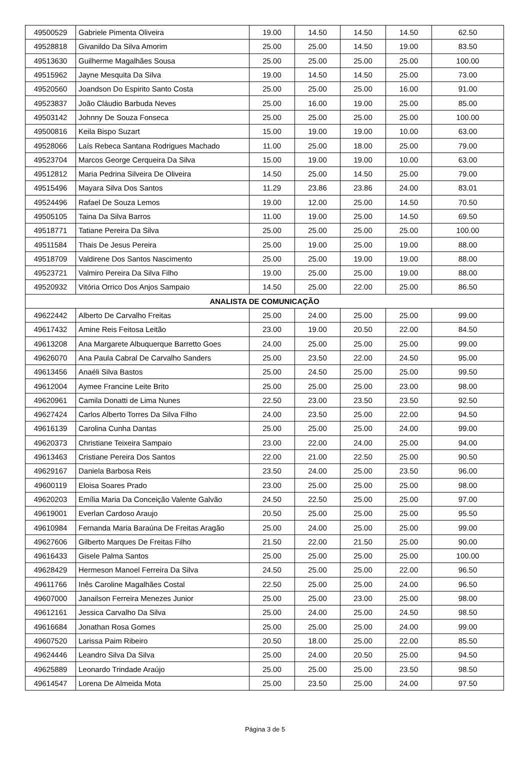| 49500529 | Gabriele Pimenta Oliveira | 19.00 | 14.50 | 14.50 | 14.50 | 62.50 |
| 49528818 | Givanildo Da Silva Amorim | 25.00 | 25.00 | 14.50 | 19.00 | 83.50 |
| 49513630 | Guilherme Magalhães Sousa | 25.00 | 25.00 | 25.00 | 25.00 | 100.00 |
| 49515962 | Jayne Mesquita Da Silva | 19.00 | 14.50 | 14.50 | 25.00 | 73.00 |
| 49520560 | Joandson Do Espirito Santo Costa | 25.00 | 25.00 | 25.00 | 16.00 | 91.00 |
| 49523837 | João Cláudio Barbuda Neves | 25.00 | 16.00 | 19.00 | 25.00 | 85.00 |
| 49503142 | Johnny De Souza Fonseca | 25.00 | 25.00 | 25.00 | 25.00 | 100.00 |
| 49500816 | Keila Bispo Suzart | 15.00 | 19.00 | 19.00 | 10.00 | 63.00 |
| 49528066 | Laís Rebeca Santana Rodrigues Machado | 11.00 | 25.00 | 18.00 | 25.00 | 79.00 |
| 49523704 | Marcos George Cerqueira Da Silva | 15.00 | 19.00 | 19.00 | 10.00 | 63.00 |
| 49512812 | Maria Pedrina Silveira De Oliveira | 14.50 | 25.00 | 14.50 | 25.00 | 79.00 |
| 49515496 | Mayara Silva Dos Santos | 11.29 | 23.86 | 23.86 | 24.00 | 83.01 |
| 49524496 | Rafael De Souza Lemos | 19.00 | 12.00 | 25.00 | 14.50 | 70.50 |
| 49505105 | Taina Da Silva Barros | 11.00 | 19.00 | 25.00 | 14.50 | 69.50 |
| 49518771 | Tatiane Pereira Da Silva | 25.00 | 25.00 | 25.00 | 25.00 | 100.00 |
| 49511584 | Thais De Jesus Pereira | 25.00 | 19.00 | 25.00 | 19.00 | 88.00 |
| 49518709 | Valdirene Dos Santos Nascimento | 25.00 | 25.00 | 19.00 | 19.00 | 88.00 |
| 49523721 | Valmiro Pereira Da Silva Filho | 19.00 | 25.00 | 25.00 | 19.00 | 88.00 |
| 49520932 | Vitória Orrico Dos Anjos Sampaio | 14.50 | 25.00 | 22.00 | 25.00 | 86.50 |
| ANALISTA DE COMUNICAÇÃO | | | | | | |
| 49622442 | Alberto De Carvalho Freitas | 25.00 | 24.00 | 25.00 | 25.00 | 99.00 |
| 49617432 | Amine Reis Feitosa Leitão | 23.00 | 19.00 | 20.50 | 22.00 | 84.50 |
| 49613208 | Ana Margarete Albuquerque Barretto Goes | 24.00 | 25.00 | 25.00 | 25.00 | 99.00 |
| 49626070 | Ana Paula Cabral De Carvalho Sanders | 25.00 | 23.50 | 22.00 | 24.50 | 95.00 |
| 49613456 | Anaéli Silva Bastos | 25.00 | 24.50 | 25.00 | 25.00 | 99.50 |
| 49612004 | Aymee Francine Leite Brito | 25.00 | 25.00 | 25.00 | 23.00 | 98.00 |
| 49620961 | Camila Donatti de Lima Nunes | 22.50 | 23.00 | 23.50 | 23.50 | 92.50 |
| 49627424 | Carlos Alberto Torres Da Silva Filho | 24.00 | 23.50 | 25.00 | 22.00 | 94.50 |
| 49616139 | Carolina Cunha Dantas | 25.00 | 25.00 | 25.00 | 24.00 | 99.00 |
| 49620373 | Christiane Teixeira Sampaio | 23.00 | 22.00 | 24.00 | 25.00 | 94.00 |
| 49613463 | Cristiane Pereira Dos Santos | 22.00 | 21.00 | 22.50 | 25.00 | 90.50 |
| 49629167 | Daniela Barbosa Reis | 23.50 | 24.00 | 25.00 | 23.50 | 96.00 |
| 49600119 | Eloisa Soares Prado | 23.00 | 25.00 | 25.00 | 25.00 | 98.00 |
| 49620203 | Emília Maria Da Conceição Valente Galvão | 24.50 | 22.50 | 25.00 | 25.00 | 97.00 |
| 49619001 | Everlan Cardoso Araujo | 20.50 | 25.00 | 25.00 | 25.00 | 95.50 |
| 49610984 | Fernanda Maria Baraúna De Freitas Aragão | 25.00 | 24.00 | 25.00 | 25.00 | 99.00 |
| 49627606 | Gilberto Marques De Freitas Filho | 21.50 | 22.00 | 21.50 | 25.00 | 90.00 |
| 49616433 | Gisele Palma Santos | 25.00 | 25.00 | 25.00 | 25.00 | 100.00 |
| 49628429 | Hermeson Manoel Ferreira Da Silva | 24.50 | 25.00 | 25.00 | 22.00 | 96.50 |
| 49611766 | Inês Caroline Magalhães Costal | 22.50 | 25.00 | 25.00 | 24.00 | 96.50 |
| 49607000 | Janailson Ferreira Menezes Junior | 25.00 | 25.00 | 23.00 | 25.00 | 98.00 |
| 49612161 | Jessica Carvalho Da Silva | 25.00 | 24.00 | 25.00 | 24.50 | 98.50 |
| 49616684 | Jonathan Rosa Gomes | 25.00 | 25.00 | 25.00 | 24.00 | 99.00 |
| 49607520 | Larissa Paim Ribeiro | 20.50 | 18.00 | 25.00 | 22.00 | 85.50 |
| 49624446 | Leandro Silva Da Silva | 25.00 | 24.00 | 20.50 | 25.00 | 94.50 |
| 49625889 | Leonardo Trindade Araújo | 25.00 | 25.00 | 25.00 | 23.50 | 98.50 |
| 49614547 | Lorena De Almeida Mota | 25.00 | 23.50 | 25.00 | 24.00 | 97.50 |
Página 3 de 5